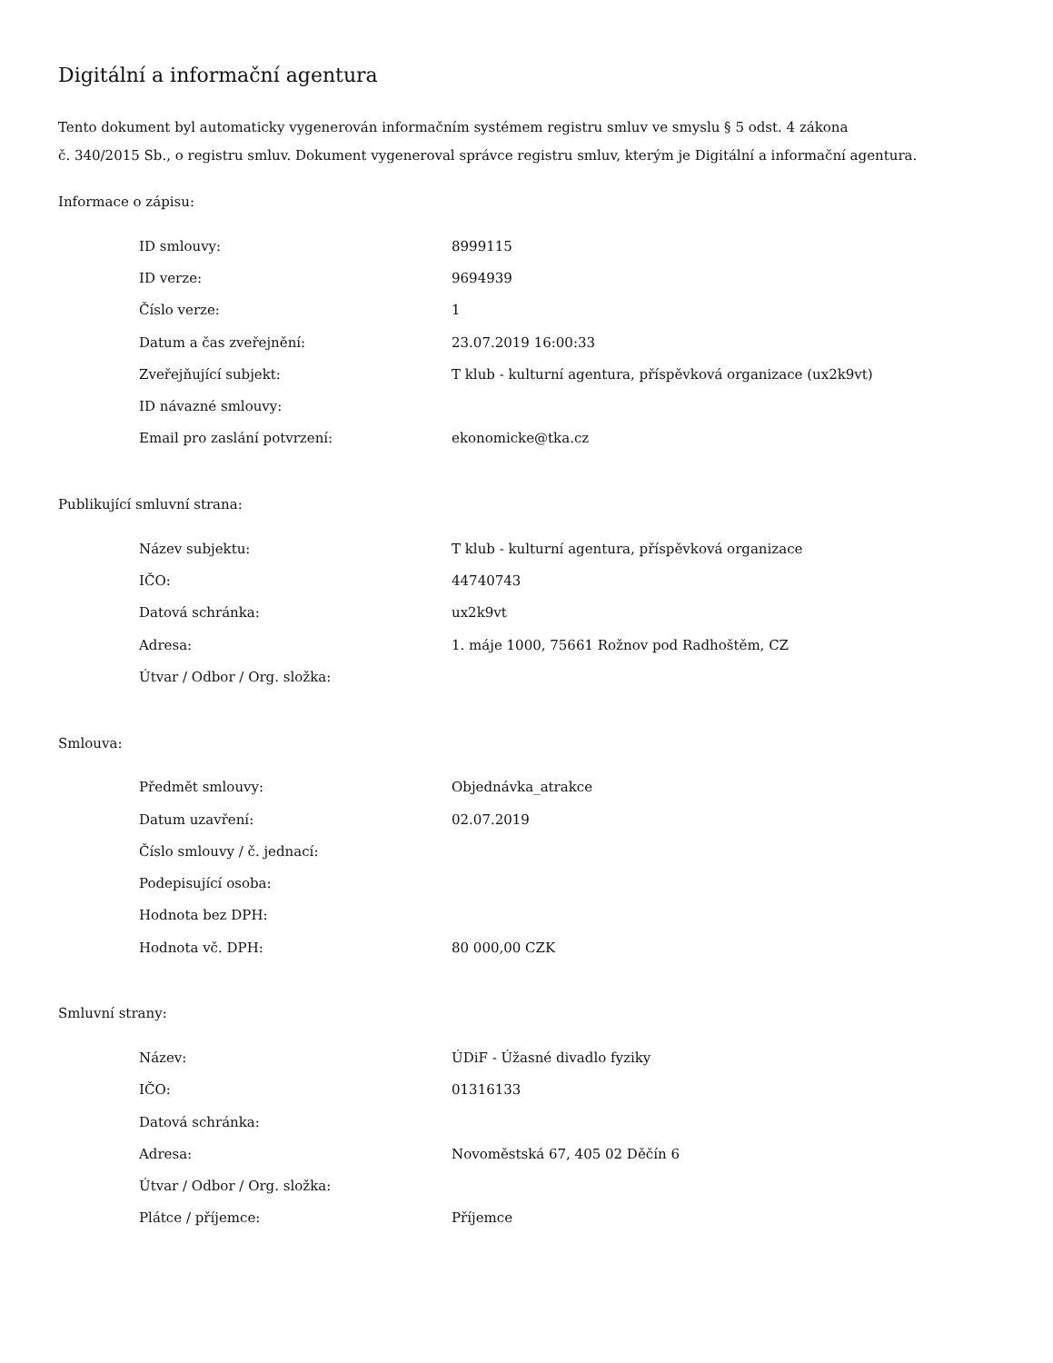Digitální a informační agentura
Tento dokument byl automaticky vygenerován informačním systémem registru smluv ve smyslu § 5 odst. 4 zákona
č. 340/2015 Sb., o registru smluv. Dokument vygeneroval správce registru smluv, kterým je Digitální a informační agentura.
Informace o zápisu:
| ID smlouvy: | 8999115 |
| ID verze: | 9694939 |
| Číslo verze: | 1 |
| Datum a čas zveřejnění: | 23.07.2019 16:00:33 |
| Zveřejňující subjekt: | T klub - kulturní agentura, příspěvková organizace (ux2k9vt) |
| ID návazné smlouvy: | |
| Email pro zaslání potvrzení: | ekonomicke@tka.cz |
Publikující smluvní strana:
| Název subjektu: | T klub - kulturní agentura, příspěvková organizace |
| IČO: | 44740743 |
| Datová schránka: | ux2k9vt |
| Adresa: | 1. máje 1000, 75661 Rožnov pod Radhoštěm, CZ |
| Útvar / Odbor / Org. složka: | |
Smlouva:
| Předmět smlouvy: | Objednávka_atrakce |
| Datum uzavření: | 02.07.2019 |
| Číslo smlouvy / č. jednací: | |
| Podepisující osoba: | |
| Hodnota bez DPH: | |
| Hodnota vč. DPH: | 80 000,00 CZK |
Smluvní strany:
| Název: | ÚDiF - Úžasné divadlo fyziky |
| IČO: | 01316133 |
| Datová schránka: | |
| Adresa: | Novoměstská 67, 405 02 Děčín 6 |
| Útvar / Odbor / Org. složka: | |
| Plátce / příjemce: | Příjemce |